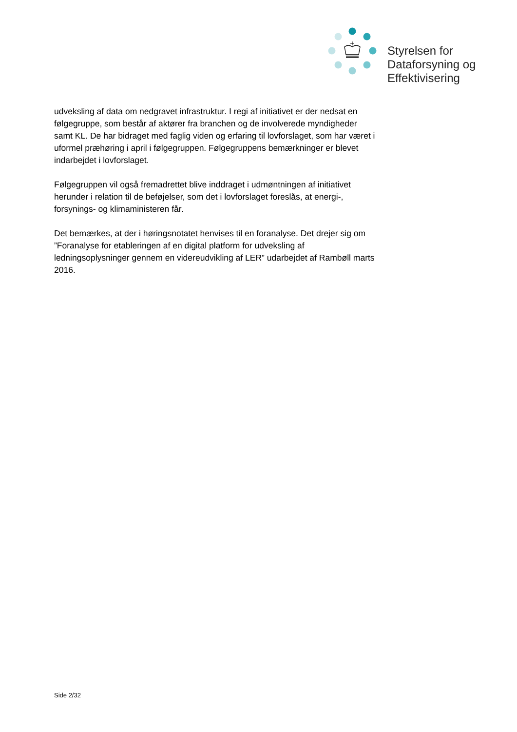Styrelsen for
Dataforsyning og
Effektivisering
udveksling af data om nedgravet infrastruktur. I regi af initiativet er der nedsat en følgegruppe, som består af aktører fra branchen og de involverede myndigheder samt KL. De har bidraget med faglig viden og erfaring til lovforslaget, som har været i uformel præhøring i april i følgegruppen. Følgegruppens bemærkninger er blevet indarbejdet i lovforslaget.
Følgegruppen vil også fremadrettet blive inddraget i udmøntningen af initiativet herunder i relation til de beføjelser, som det i lovforslaget foreslås, at energi-, forsynings- og klimaministeren får.
Det bemærkes, at der i høringsnotatet henvises til en foranalyse. Det drejer sig om ”Foranalyse for etableringen af en digital platform for udveksling af ledningsoplysninger gennem en videreudvikling af LER” udarbejdet af Rambøll marts 2016.
Side 2/32